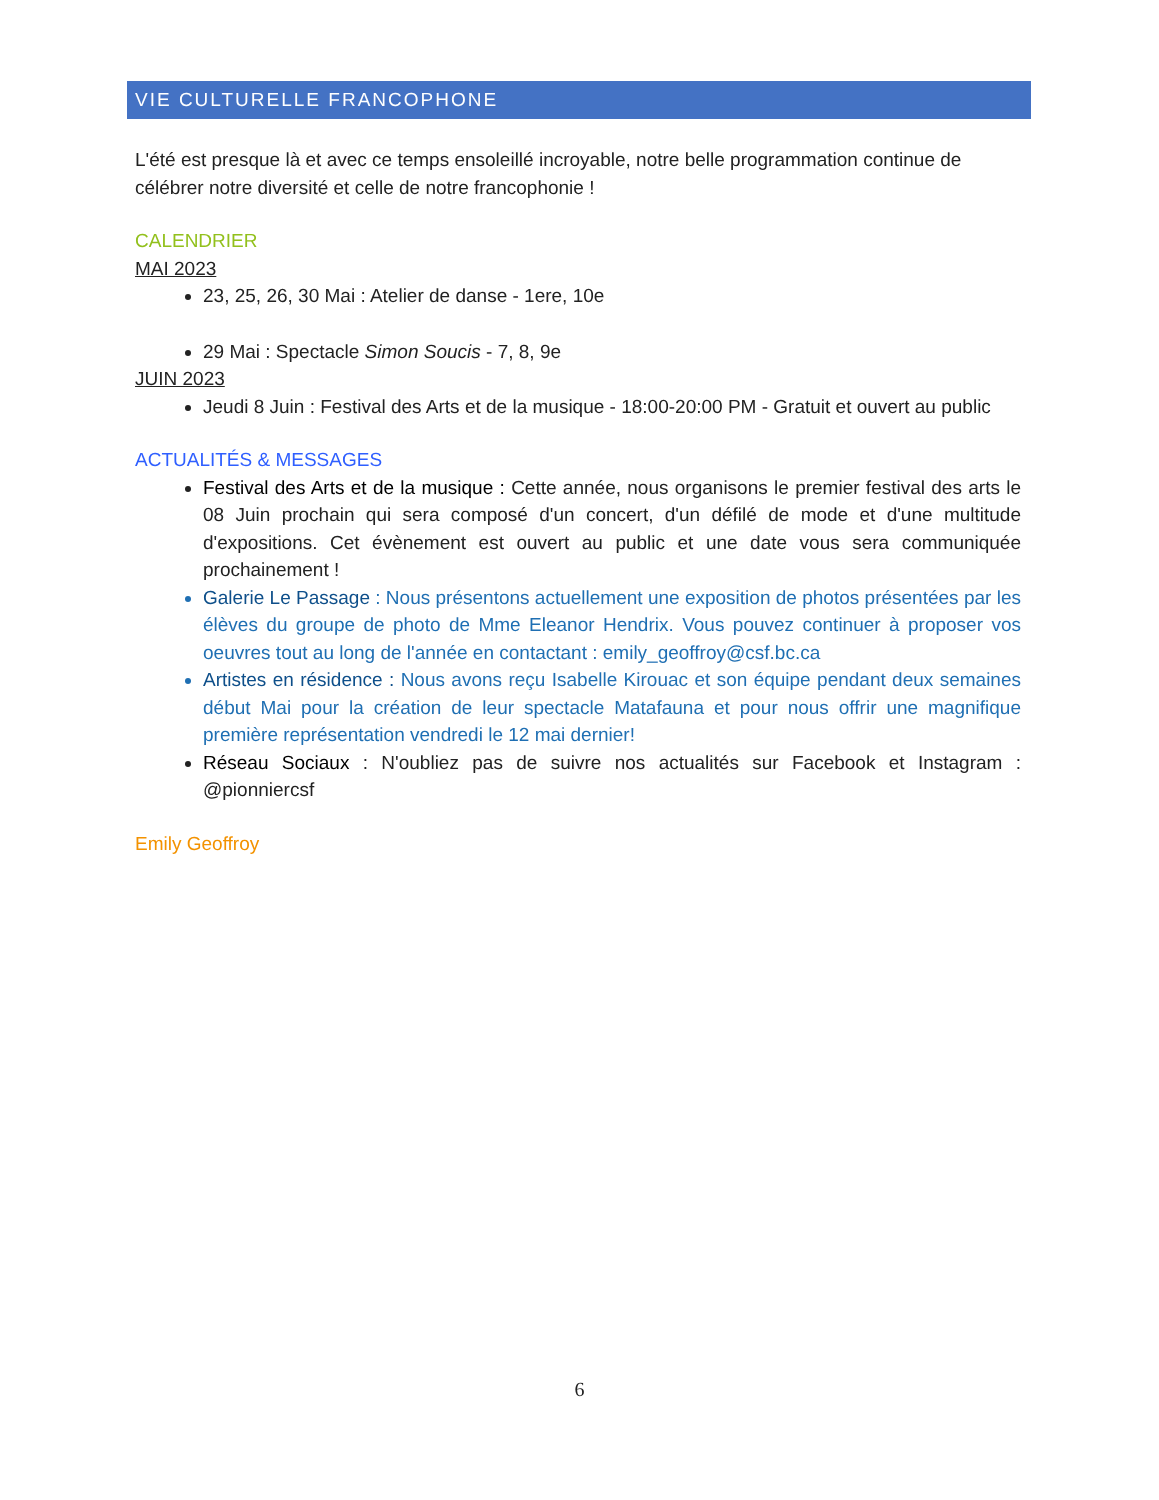VIE CULTURELLE FRANCOPHONE
L'été est presque là et avec ce temps ensoleillé incroyable, notre belle programmation continue de célébrer notre diversité et celle de notre francophonie !
CALENDRIER
MAI 2023
23, 25, 26, 30 Mai : Atelier de danse - 1ere, 10e
29 Mai : Spectacle Simon Soucis - 7, 8, 9e
JUIN 2023
Jeudi 8 Juin : Festival des Arts et de la musique - 18:00-20:00 PM - Gratuit et ouvert au public
ACTUALITÉS & MESSAGES
Festival des Arts et de la musique : Cette année, nous organisons le premier festival des arts le 08 Juin prochain qui sera composé d'un concert, d'un défilé de mode et d'une multitude d'expositions. Cet évènement est ouvert au public et une date vous sera communiquée prochainement !
Galerie Le Passage : Nous présentons actuellement une exposition de photos présentées par les élèves du groupe de photo de Mme Eleanor Hendrix. Vous pouvez continuer à proposer vos oeuvres tout au long de l'année en contactant : emily_geoffroy@csf.bc.ca
Artistes en résidence : Nous avons reçu Isabelle Kirouac et son équipe pendant deux semaines début Mai pour la création de leur spectacle Matafauna et pour nous offrir une magnifique première représentation vendredi le 12 mai dernier!
Réseau Sociaux : N'oubliez pas de suivre nos actualités sur Facebook et Instagram : @pionniercsf
Emily Geoffroy
6